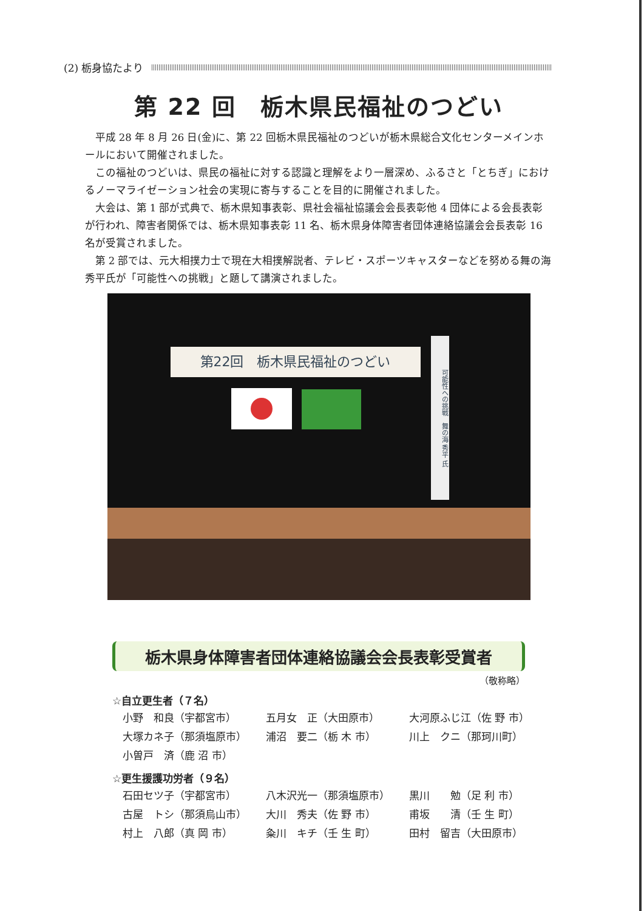(2) 栃身協たより
第 22 回　栃木県民福祉のつどい
平成 28 年 8 月 26 日(金)に、第 22 回栃木県民福祉のつどいが栃木県総合文化センターメインホールにおいて開催されました。
この福祉のつどいは、県民の福祉に対する認識と理解をより一層深め、ふるさと「とちぎ」におけるノーマライゼーション社会の実現に寄与することを目的に開催されました。
大会は、第 1 部が式典で、栃木県知事表彰、県社会福祉協議会会長表彰他 4 団体による会長表彰が行われ、障害者関係では、栃木県知事表彰 11 名、栃木県身体障害者団体連絡協議会会長表彰 16 名が受賞されました。
第 2 部では、元大相撲力士で現在大相撲解説者、テレビ・スポーツキャスターなどを努める舞の海秀平氏が「可能性への挑戦」と題して講演されました。
第22回　栃木県民福祉のつどい
可能性への挑戦　舞の海 秀平 氏
栃木県身体障害者団体連絡協議会会長表彰受賞者
（敬称略）
☆自立更生者（７名）
| 小野 和良（宇都宮市） | 五月女 正（大田原市） | 大河原ふじ江（佐 野 市） |
| 大塚カネ子（那須塩原市） | 浦沼 要二（栃 木 市） | 川上 クニ（那珂川町） |
| 小曽戸 済（鹿 沼 市） | | |
☆更生援護功労者（９名）
| 石田セツ子（宇都宮市） | 八木沢光一（那須塩原市） | 黒川 勉（足 利 市） |
| 古屋 トシ（那須烏山市） | 大川 秀夫（佐 野 市） | 甫坂 清（壬 生 町） |
| 村上 八郎（真 岡 市） | 粂川 キチ（壬 生 町） | 田村 留吉（大田原市） |